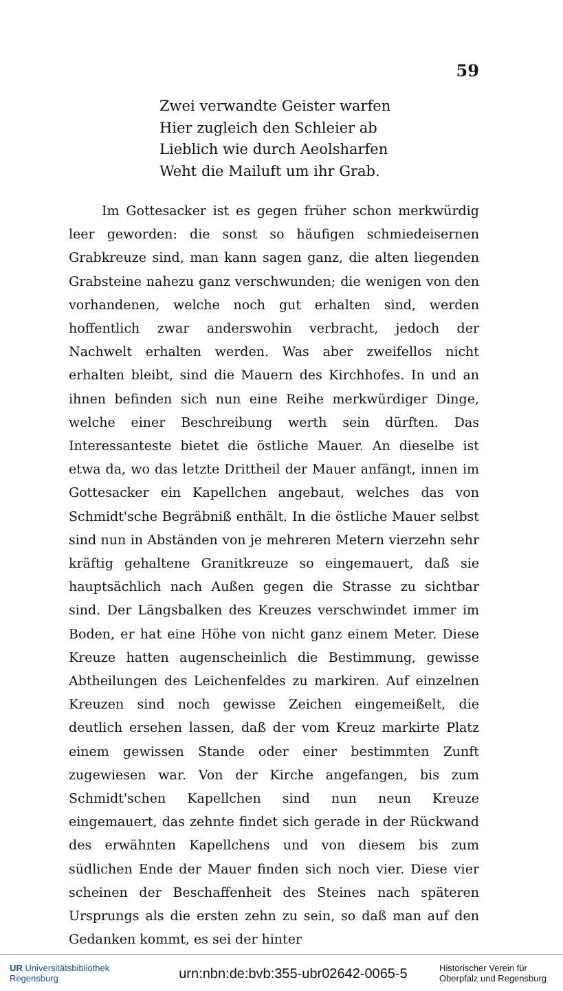59
Zwei verwandte Geister warfen
Hier zugleich den Schleier ab
Lieblich wie durch Aeolsharfen
Weht die Mailuft um ihr Grab.
Im Gottesacker ist es gegen früher schon merkwürdig leer geworden: die sonst so häufigen schmiedeisernen Grabkreuze sind, man kann sagen ganz, die alten liegenden Grabsteine nahezu ganz verschwunden; die wenigen von den vorhandenen, welche noch gut erhalten sind, werden hoffentlich zwar anderswohin verbracht, jedoch der Nachwelt erhalten werden. Was aber zweifellos nicht erhalten bleibt, sind die Mauern des Kirchhofes. In und an ihnen befinden sich nun eine Reihe merkwürdiger Dinge, welche einer Beschreibung werth sein dürften. Das Interessanteste bietet die östliche Mauer. An dieselbe ist etwa da, wo das letzte Drittheil der Mauer anfängt, innen im Gottesacker ein Kapellchen angebaut, welches das von Schmidt'sche Begräbniß enthält. In die östliche Mauer selbst sind nun in Abständen von je mehreren Metern vierzehn sehr kräftig gehaltene Granitkreuze so eingemauert, daß sie hauptsächlich nach Außen gegen die Strasse zu sichtbar sind. Der Längsbalken des Kreuzes verschwindet immer im Boden, er hat eine Höhe von nicht ganz einem Meter. Diese Kreuze hatten augenscheinlich die Bestimmung, gewisse Abtheilungen des Leichenfeldes zu markiren. Auf einzelnen Kreuzen sind noch gewisse Zeichen eingemeißelt, die deutlich ersehen lassen, daß der vom Kreuz markirte Platz einem gewissen Stande oder einer bestimmten Zunft zugewiesen war. Von der Kirche angefangen, bis zum Schmidt'schen Kapellchen sind nun neun Kreuze eingemauert, das zehnte findet sich gerade in der Rückwand des erwähnten Kapellchens und von diesem bis zum südlichen Ende der Mauer finden sich noch vier. Diese vier scheinen der Beschaffenheit des Steines nach späteren Ursprungs als die ersten zehn zu sein, so daß man auf den Gedanken kommt, es sei der hinter
UR Universitätsbibliothek
Regensburg
urn:nbn:de:bvb:355-ubr02642-0065-5
Historischer Verein für Oberpfalz und Regensburg